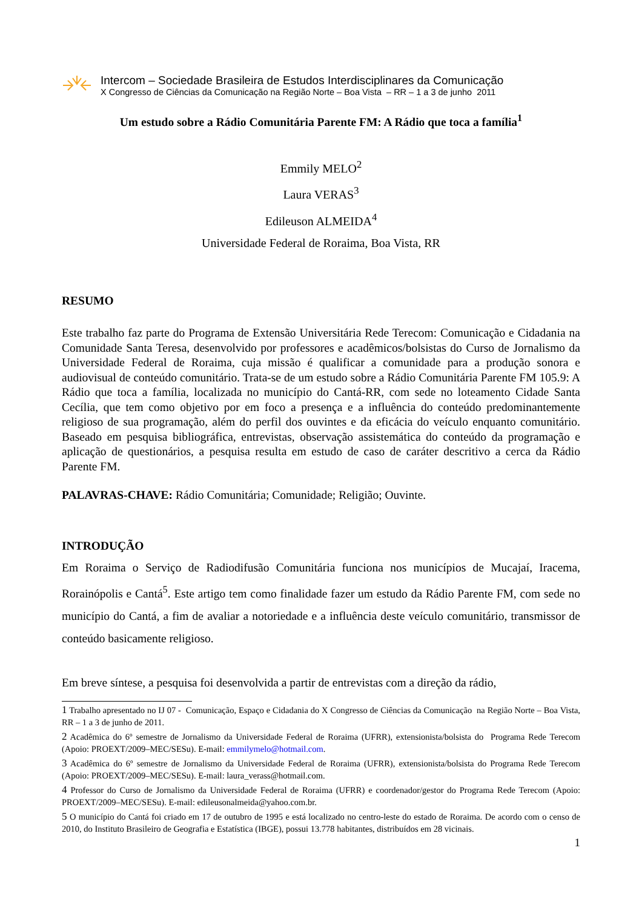Intercom – Sociedade Brasileira de Estudos Interdisciplinares da Comunicação
X Congresso de Ciências da Comunicação na Região Norte – Boa Vista – RR – 1 a 3 de junho 2011
Um estudo sobre a Rádio Comunitária Parente FM: A Rádio que toca a família<sup>1</sup>
Emmily MELO<sup>2</sup>
Laura VERAS<sup>3</sup>
Edileuson ALMEIDA<sup>4</sup>
Universidade Federal de Roraima, Boa Vista, RR
RESUMO
Este trabalho faz parte do Programa de Extensão Universitária Rede Terecom: Comunicação e Cidadania na Comunidade Santa Teresa, desenvolvido por professores e acadêmicos/bolsistas do Curso de Jornalismo da Universidade Federal de Roraima, cuja missão é qualificar a comunidade para a produção sonora e audiovisual de conteúdo comunitário. Trata-se de um estudo sobre a Rádio Comunitária Parente FM 105.9: A Rádio que toca a família, localizada no município do Cantá-RR, com sede no loteamento Cidade Santa Cecília, que tem como objetivo por em foco a presença e a influência do conteúdo predominantemente religioso de sua programação, além do perfil dos ouvintes e da eficácia do veículo enquanto comunitário. Baseado em pesquisa bibliográfica, entrevistas, observação assistemática do conteúdo da programação e aplicação de questionários, a pesquisa resulta em estudo de caso de caráter descritivo a cerca da Rádio Parente FM.
PALAVRAS-CHAVE: Rádio Comunitária; Comunidade; Religião; Ouvinte.
INTRODUÇÃO
Em Roraima o Serviço de Radiodifusão Comunitária funciona nos municípios de Mucajaí, Iracema, Rorainópolis e Cantá<sup>5</sup>. Este artigo tem como finalidade fazer um estudo da Rádio Parente FM, com sede no município do Cantá, a fim de avaliar a notoriedade e a influência deste veículo comunitário, transmissor de conteúdo basicamente religioso.
Em breve síntese, a pesquisa foi desenvolvida a partir de entrevistas com a direção da rádio,
1 Trabalho apresentado no IJ 07 - Comunicação, Espaço e Cidadania do X Congresso de Ciências da Comunicação na Região Norte – Boa Vista, RR – 1 a 3 de junho de 2011.
2 Acadêmica do 6º semestre de Jornalismo da Universidade Federal de Roraima (UFRR), extensionista/bolsista do Programa Rede Terecom (Apoio: PROEXT/2009–MEC/SESu). E-mail: emmilymelo@hotmail.com.
3 Acadêmica do 6º semestre de Jornalismo da Universidade Federal de Roraima (UFRR), extensionista/bolsista do Programa Rede Terecom (Apoio: PROEXT/2009–MEC/SESu). E-mail: laura_verass@hotmail.com.
4 Professor do Curso de Jornalismo da Universidade Federal de Roraima (UFRR) e coordenador/gestor do Programa Rede Terecom (Apoio: PROEXT/2009–MEC/SESu). E-mail: edileusonalmeida@yahoo.com.br.
5 O município do Cantá foi criado em 17 de outubro de 1995 e está localizado no centro-leste do estado de Roraima. De acordo com o censo de 2010, do Instituto Brasileiro de Geografia e Estatística (IBGE), possui 13.778 habitantes, distribuídos em 28 vicinais.
1